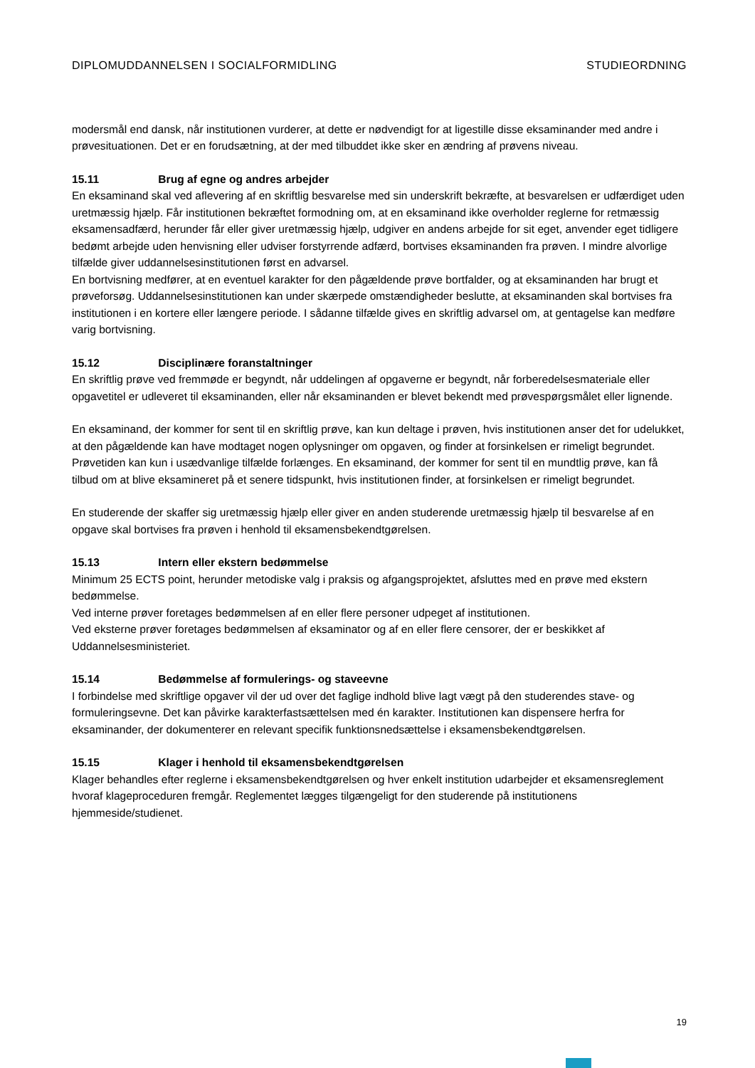DIPLOMUDDANNELSEN I SOCIALFORMIDLING STUDIEORDNING
modersmål end dansk, når institutionen vurderer, at dette er nødvendigt for at ligestille disse eksaminander med andre i prøvesituationen. Det er en forudsætning, at der med tilbuddet ikke sker en ændring af prøvens niveau.
15.11 Brug af egne og andres arbejder
En eksaminand skal ved aflevering af en skriftlig besvarelse med sin underskrift bekræfte, at besvarelsen er udfærdiget uden uretmæssig hjælp. Får institutionen bekræftet formodning om, at en eksaminand ikke overholder reglerne for retmæssig eksamensadfærd, herunder får eller giver uretmæssig hjælp, udgiver en andens arbejde for sit eget, anvender eget tidligere bedømt arbejde uden henvisning eller udviser forstyrrende adfærd, bortvises eksaminanden fra prøven. I mindre alvorlige tilfælde giver uddannelsesinstitutionen først en advarsel.
En bortvisning medfører, at en eventuel karakter for den pågældende prøve bortfalder, og at eksaminanden har brugt et prøveforsøg. Uddannelsesinstitutionen kan under skærpede omstændigheder beslutte, at eksaminanden skal bortvises fra institutionen i en kortere eller længere periode. I sådanne tilfælde gives en skriftlig advarsel om, at gentagelse kan medføre varig bortvisning.
15.12 Disciplinære foranstaltninger
En skriftlig prøve ved fremmøde er begyndt, når uddelingen af opgaverne er begyndt, når forberedelsesmateriale eller opgavetitel er udleveret til eksaminanden, eller når eksaminanden er blevet bekendt med prøvespørgsmålet eller lignende.
En eksaminand, der kommer for sent til en skriftlig prøve, kan kun deltage i prøven, hvis institutionen anser det for udelukket, at den pågældende kan have modtaget nogen oplysninger om opgaven, og finder at forsinkelsen er rimeligt begrundet. Prøvetiden kan kun i usædvanlige tilfælde forlænges. En eksaminand, der kommer for sent til en mundtlig prøve, kan få tilbud om at blive eksamineret på et senere tidspunkt, hvis institutionen finder, at forsinkelsen er rimeligt begrundet.
En studerende der skaffer sig uretmæssig hjælp eller giver en anden studerende uretmæssig hjælp til besvarelse af en opgave skal bortvises fra prøven i henhold til eksamensbekendtgørelsen.
15.13 Intern eller ekstern bedømmelse
Minimum 25 ECTS point, herunder metodiske valg i praksis og afgangsprojektet, afsluttes med en prøve med ekstern bedømmelse.
Ved interne prøver foretages bedømmelsen af en eller flere personer udpeget af institutionen.
Ved eksterne prøver foretages bedømmelsen af eksaminator og af en eller flere censorer, der er beskikket af Uddannelsesministeriet.
15.14 Bedømmelse af formulerings- og staveevne
I forbindelse med skriftlige opgaver vil der ud over det faglige indhold blive lagt vægt på den studerendes stave- og formuleringsevne. Det kan påvirke karakterfastsættelsen med én karakter. Institutionen kan dispensere herfra for eksaminander, der dokumenterer en relevant specifik funktionsnedsættelse i eksamensbekendtgørelsen.
15.15 Klager i henhold til eksamensbekendtgørelsen
Klager behandles efter reglerne i eksamensbekendtgørelsen og hver enkelt institution udarbejder et eksamensreglement hvoraf klageproceduren fremgår. Reglementet lægges tilgængeligt for den studerende på institutionens hjemmeside/studienet.
19